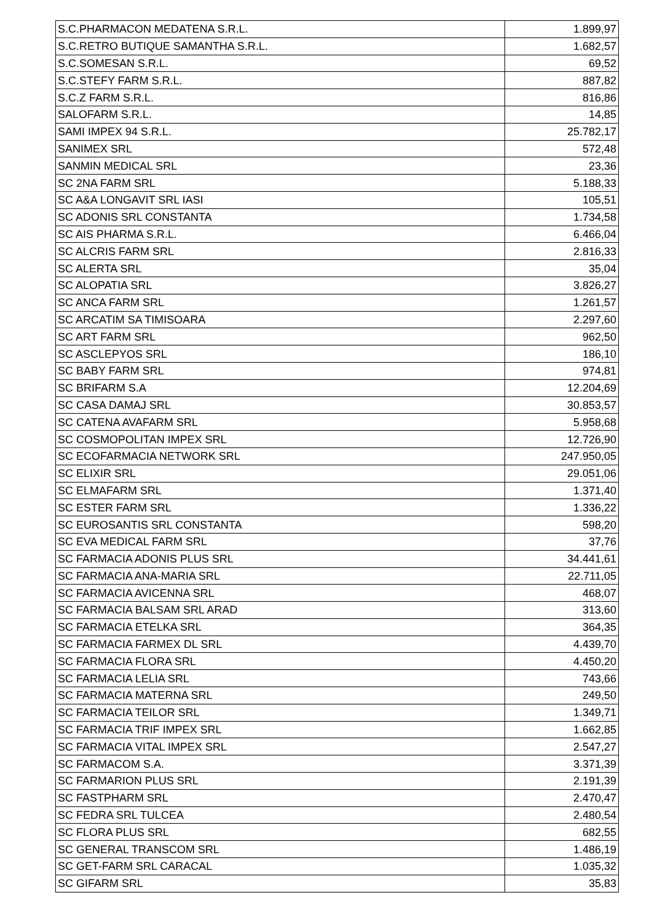| S.C.PHARMACON MEDATENA S.R.L. | 1.899,97 |
| S.C.RETRO BUTIQUE SAMANTHA S.R.L. | 1.682,57 |
| S.C.SOMESAN S.R.L. | 69,52 |
| S.C.STEFY FARM S.R.L. | 887,82 |
| S.C.Z FARM S.R.L. | 816,86 |
| SALOFARM S.R.L. | 14,85 |
| SAMI IMPEX 94 S.R.L. | 25.782,17 |
| SANIMEX SRL | 572,48 |
| SANMIN MEDICAL SRL | 23,36 |
| SC 2NA FARM SRL | 5.188,33 |
| SC A&A LONGAVIT SRL IASI | 105,51 |
| SC ADONIS SRL CONSTANTA | 1.734,58 |
| SC AIS PHARMA S.R.L. | 6.466,04 |
| SC ALCRIS FARM SRL | 2.816,33 |
| SC ALERTA SRL | 35,04 |
| SC ALOPATIA SRL | 3.826,27 |
| SC ANCA FARM SRL | 1.261,57 |
| SC ARCATIM SA TIMISOARA | 2.297,60 |
| SC ART FARM SRL | 962,50 |
| SC ASCLEPYOS SRL | 186,10 |
| SC BABY FARM SRL | 974,81 |
| SC BRIFARM S.A | 12.204,69 |
| SC CASA DAMAJ SRL | 30.853,57 |
| SC CATENA AVAFARM SRL | 5.958,68 |
| SC COSMOPOLITAN IMPEX SRL | 12.726,90 |
| SC ECOFARMACIA NETWORK SRL | 247.950,05 |
| SC ELIXIR SRL | 29.051,06 |
| SC ELMAFARM SRL | 1.371,40 |
| SC ESTER FARM SRL | 1.336,22 |
| SC EUROSANTIS SRL CONSTANTA | 598,20 |
| SC EVA MEDICAL FARM SRL | 37,76 |
| SC FARMACIA ADONIS PLUS SRL | 34.441,61 |
| SC FARMACIA ANA-MARIA SRL | 22.711,05 |
| SC FARMACIA AVICENNA SRL | 468,07 |
| SC FARMACIA BALSAM SRL ARAD | 313,60 |
| SC FARMACIA ETELKA SRL | 364,35 |
| SC FARMACIA FARMEX DL SRL | 4.439,70 |
| SC FARMACIA FLORA SRL | 4.450,20 |
| SC FARMACIA LELIA SRL | 743,66 |
| SC FARMACIA MATERNA SRL | 249,50 |
| SC FARMACIA TEILOR SRL | 1.349,71 |
| SC FARMACIA TRIF IMPEX SRL | 1.662,85 |
| SC FARMACIA VITAL IMPEX SRL | 2.547,27 |
| SC FARMACOM S.A. | 3.371,39 |
| SC FARMARION PLUS SRL | 2.191,39 |
| SC FASTPHARM SRL | 2.470,47 |
| SC FEDRA SRL TULCEA | 2.480,54 |
| SC FLORA PLUS SRL | 682,55 |
| SC GENERAL TRANSCOM SRL | 1.486,19 |
| SC GET-FARM SRL CARACAL | 1.035,32 |
| SC GIFARM SRL | 35,83 |